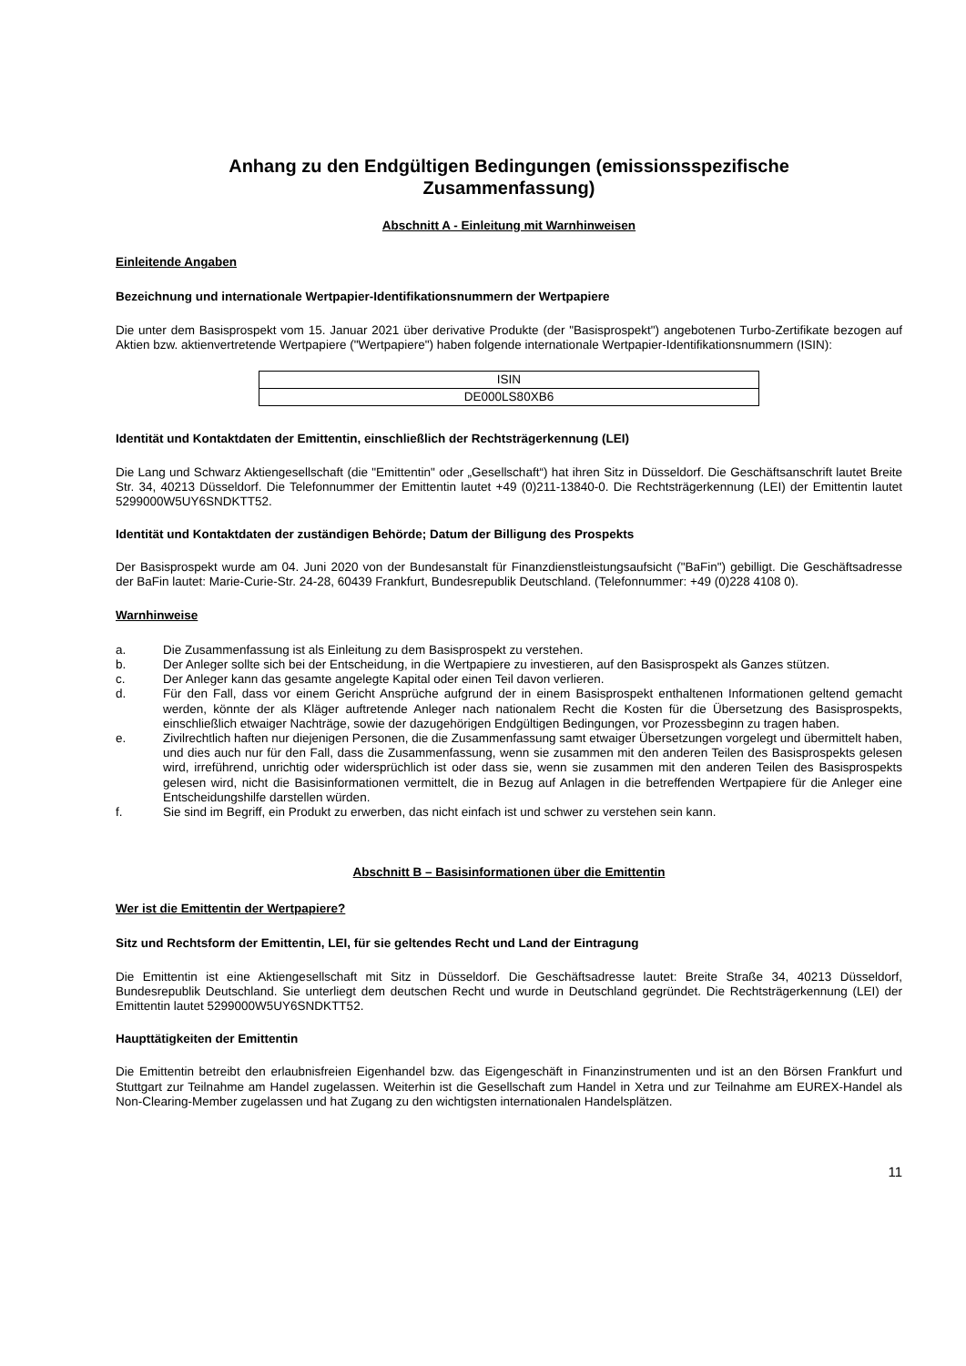Anhang zu den Endgültigen Bedingungen (emissionsspezifische
Zusammenfassung)
Abschnitt A - Einleitung mit Warnhinweisen
Einleitende Angaben
Bezeichnung und internationale Wertpapier-Identifikationsnummern der Wertpapiere
Die unter dem Basisprospekt vom 15. Januar 2021 über derivative Produkte (der "Basisprospekt") angebotenen Turbo-Zertifikate bezogen auf Aktien bzw. aktienvertretende Wertpapiere ("Wertpapiere") haben folgende internationale Wertpapier-Identifikationsnummern (ISIN):
| ISIN |
| DE000LS80XB6 |
Identität und Kontaktdaten der Emittentin, einschließlich der Rechtsträgerkennung (LEI)
Die Lang und Schwarz Aktiengesellschaft (die "Emittentin" oder „Gesellschaft“) hat ihren Sitz in Düsseldorf. Die Geschäftsanschrift lautet Breite Str. 34, 40213 Düsseldorf. Die Telefonnummer der Emittentin lautet +49 (0)211-13840-0. Die Rechtsträgerkennung (LEI) der Emittentin lautet 5299000W5UY6SNDKTT52.
Identität und Kontaktdaten der zuständigen Behörde; Datum der Billigung des Prospekts
Der Basisprospekt wurde am 04. Juni 2020 von der Bundesanstalt für Finanzdienstleistungsaufsicht ("BaFin") gebilligt. Die Geschäftsadresse der BaFin lautet: Marie-Curie-Str. 24-28, 60439 Frankfurt, Bundesrepublik Deutschland. (Telefonnummer: +49 (0)228 4108 0).
Warnhinweise
a. Die Zusammenfassung ist als Einleitung zu dem Basisprospekt zu verstehen.
b. Der Anleger sollte sich bei der Entscheidung, in die Wertpapiere zu investieren, auf den Basisprospekt als Ganzes stützen.
c. Der Anleger kann das gesamte angelegte Kapital oder einen Teil davon verlieren.
d. Für den Fall, dass vor einem Gericht Ansprüche aufgrund der in einem Basisprospekt enthaltenen Informationen geltend gemacht werden, könnte der als Kläger auftretende Anleger nach nationalem Recht die Kosten für die Übersetzung des Basisprospekts, einschließlich etwaiger Nachträge, sowie der dazugehörigen Endgültigen Bedingungen, vor Prozessbeginn zu tragen haben.
e. Zivilrechtlich haften nur diejenigen Personen, die die Zusammenfassung samt etwaiger Übersetzungen vorgelegt und übermittelt haben, und dies auch nur für den Fall, dass die Zusammenfassung, wenn sie zusammen mit den anderen Teilen des Basisprospekts gelesen wird, irreführend, unrichtig oder widersprüchlich ist oder dass sie, wenn sie zusammen mit den anderen Teilen des Basisprospekts gelesen wird, nicht die Basisinformationen vermittelt, die in Bezug auf Anlagen in die betreffenden Wertpapiere für die Anleger eine Entscheidungshilfe darstellen würden.
f. Sie sind im Begriff, ein Produkt zu erwerben, das nicht einfach ist und schwer zu verstehen sein kann.
Abschnitt B – Basisinformationen über die Emittentin
Wer ist die Emittentin der Wertpapiere?
Sitz und Rechtsform der Emittentin, LEI, für sie geltendes Recht und Land der Eintragung
Die Emittentin ist eine Aktiengesellschaft mit Sitz in Düsseldorf. Die Geschäftsadresse lautet: Breite Straße 34, 40213 Düsseldorf, Bundesrepublik Deutschland. Sie unterliegt dem deutschen Recht und wurde in Deutschland gegründet. Die Rechtsträgerkennung (LEI) der Emittentin lautet 5299000W5UY6SNDKTT52.
Haupttätigkeiten der Emittentin
Die Emittentin betreibt den erlaubnisfreien Eigenhandel bzw. das Eigengeschäft in Finanzinstrumenten und ist an den Börsen Frankfurt und Stuttgart zur Teilnahme am Handel zugelassen. Weiterhin ist die Gesellschaft zum Handel in Xetra und zur Teilnahme am EUREX-Handel als Non-Clearing-Member zugelassen und hat Zugang zu den wichtigsten internationalen Handelsplätzen.
11